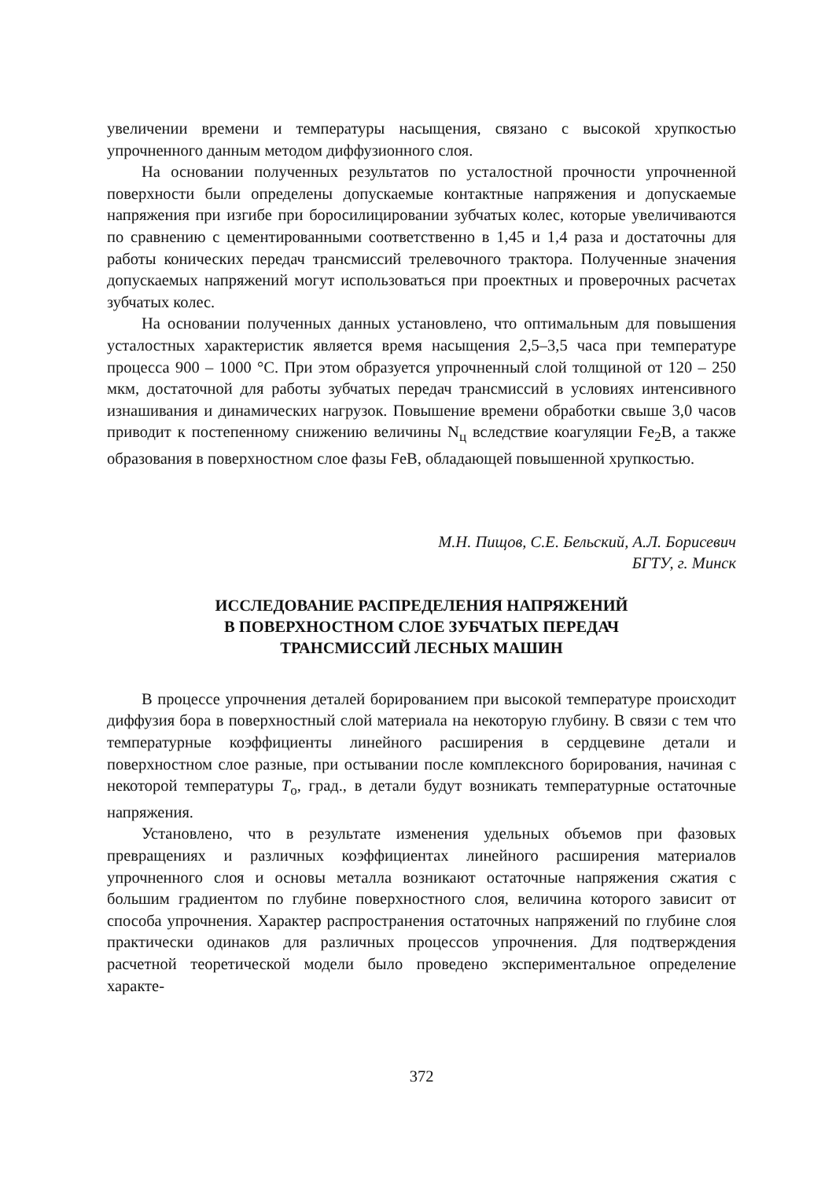увеличении времени и температуры насыщения, связано с высокой хрупко­стью упрочненного данным методом диффузионного слоя.
На основании полученных результатов по усталостной прочности уп­рочненной поверхности были определены допускаемые контактные напря­жения и допускаемые напряжения при изгибе при боросилицировании зуб­чатых колес, которые увеличиваются по сравнению с цементированными соответственно в 1,45 и 1,4 раза и достаточны для работы конических пере­дач трансмиссий трелевочного трактора. Полученные значения допускае­мых напряжений могут использоваться при проектных и проверочных рас­четах зубчатых колес.
На основании полученных данных установлено, что оптимальным для повышения усталостных характеристик является время насыщения 2,5–3,5 часа при температуре процесса 900 – 1000 °С. При этом образуется упроч­ненный слой толщиной от 120 – 250 мкм, достаточной для работы зубчатых передач трансмиссий в условиях интенсивного изнашивания и динамиче­ских нагрузок. Повышение времени обработки свыше 3,0 часов приводит к постепенному снижению величины N<sub>ц</sub> вследствие коагуляции Fe<sub>2</sub>B, а также образования в поверхностном слое фазы FeB, обладающей повышенной хрупкостью.
М.Н. Пищов, С.Е. Бельский, А.Л. Борисевич
БГТУ, г. Минск
ИССЛЕДОВАНИЕ РАСПРЕДЕЛЕНИЯ НАПРЯЖЕНИЙ
В ПОВЕРХНОСТНОМ СЛОЕ ЗУБЧАТЫХ ПЕРЕДАЧ
ТРАНСМИССИЙ ЛЕСНЫХ МАШИН
В процессе упрочнения деталей борированием при высокой температу­ре происходит диффузия бора в поверхностный слой материала на некото­рую глубину. В связи с тем что температурные коэффициенты линейного расширения в сердцевине детали и поверхностном слое разные, при осты­вании после комплексного борирования, начиная с некоторой температуры T<sub>о</sub>, град., в детали будут возникать температурные остаточные напряжения.
Установлено, что в результате изменения удельных объемов при фазо­вых превращениях и различных коэффициентах линейного расширения материалов упрочненного слоя и основы металла возникают остаточные напряжения сжатия с большим градиентом по глубине поверхностного слоя, величина которого зависит от способа упрочнения. Характер распро­странения остаточных напряжений по глубине слоя практически одинаков для различных процессов упрочнения. Для подтверждения расчетной теоре­тической модели было проведено экспериментальное определение характе-
372